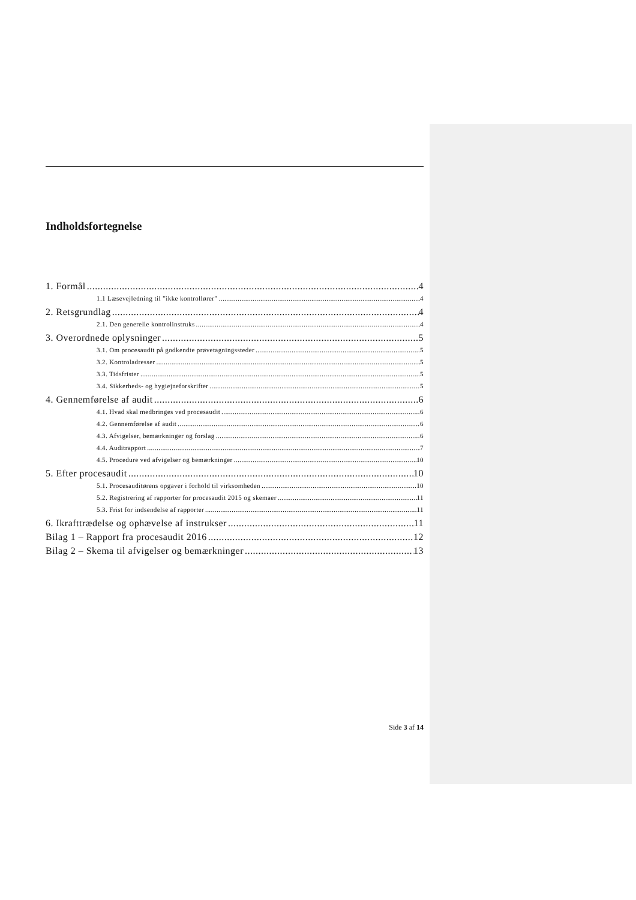Indholdsfortegnelse
1. Formål 4
1.1 Læsevejledning til ”ikke kontrollører” 4
2. Retsgrundlag 4
2.1. Den generelle kontrolinstruks 4
3. Overordnede oplysninger 5
3.1. Om procesaudit på godkendte prøvetagningssteder 5
3.2. Kontroladresser 5
3.3. Tidsfrister 5
3.4. Sikkerheds- og hygiejneforskrifter 5
4. Gennemførelse af audit 6
4.1. Hvad skal medbringes ved procesaudit 6
4.2. Gennemførelse af audit 6
4.3. Afvigelser, bemærkninger og forslag 6
4.4. Auditrapport 7
4.5. Procedure ved afvigelser og bemærkninger 10
5. Efter procesaudit 10
5.1. Procesauditørens opgaver i forhold til virksomheden 10
5.2. Registrering af rapporter for procesaudit 2015 og skemaer 11
5.3. Frist for indsendelse af rapporter 11
6. Ikrafttrædelse og ophævelse af instrukser 11
Bilag 1 – Rapport fra procesaudit 2016 12
Bilag 2 – Skema til afvigelser og bemærkninger 13
Side 3 af 14